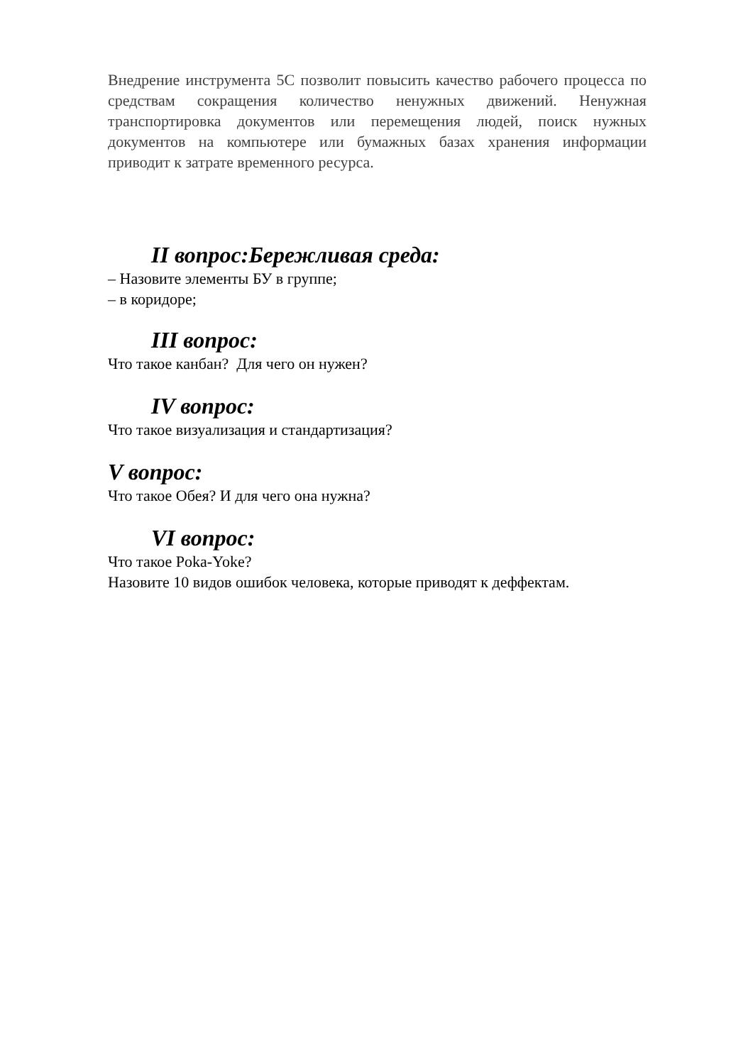Внедрение инструмента 5С позволит повысить качество рабочего процесса по средствам сокращения количество ненужных движений. Ненужная транспортировка документов или перемещения людей, поиск нужных документов на компьютере или бумажных базах хранения информации приводит к затрате временного ресурса.
II вопрос:Бережливая среда:
– Назовите элементы БУ в группе;
– в коридоре;
III вопрос:
Что такое канбан? Для чего он нужен?
IV вопрос:
Что такое визуализация и стандартизация?
V вопрос:
Что такое Обея? И для чего она нужна?
VI вопрос:
Что такое Poka-Yoke?
Назовите 10 видов ошибок человека, которые приводят к деффектам.